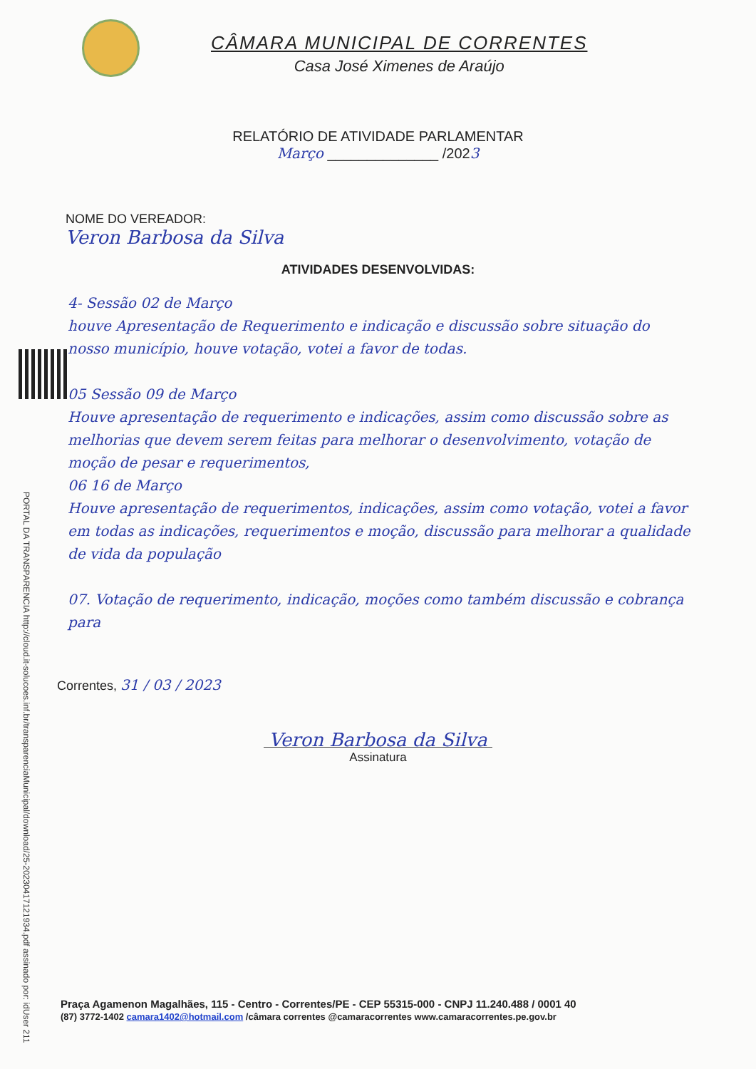CÂMARA MUNICIPAL DE CORRENTES
Casa José Ximenes de Araújo
RELATÓRIO DE ATIVIDADE PARLAMENTAR
Março ______________ /2023
NOME DO VEREADOR:
Veron Barbosa da Silva
ATIVIDADES DESENVOLVIDAS:
4- Sessão 02 de Março
houve Apresentação de Requerimento e indicação e discussão sobre situação do nosso município, houve votação, votei a favor de todas.
05 Sessão 09 de Março
Houve apresentação de requerimento e indicações, assim como discussão sobre as melhorias que devem serem feitas para melhorar o desenvolvimento, votação de moção de pesar e requerimentos,
06 16 de Março
Houve apresentação de requerimentos, indicações, assim como votação, votei a favor em todas as indicações, requerimentos e moção, discussão para melhorar a qualidade de vida da população
07. Votação de requerimento, indicação, moções como também discussão e cobrança para
Correntes, 31 / 03 / 2023
Veron Barbosa da Silva
Assinatura
PORTAL DA TRANSPARENCIA http://cloud.it-solucoes.inf.br/transparenciaMunicipal/download/25-20230417121934.pdf assinado por: idUser 211
Praça Agamenon Magalhães, 115 - Centro - Correntes/PE - CEP 55315-000 - CNPJ 11.240.488 / 0001 40
(87) 3772-1402 camara1402@hotmail.com /câmara correntes @camaracorrentes www.camaracorrentes.pe.gov.br